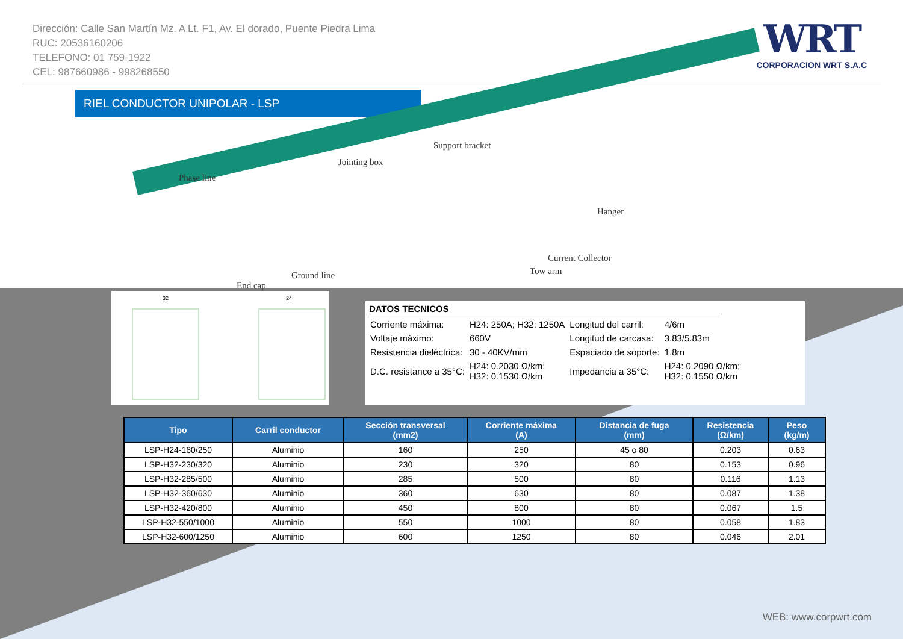Dirección: Calle San Martín Mz. A Lt. F1, Av. El dorado, Puente Piedra Lima
RUC: 20536160206
TELEFONO: 01 759-1922
CEL: 987660986 - 998268550
WRT
CORPORACION WRT S.A.C
RIEL CONDUCTOR UNIPOLAR - LSP
Support bracket
Jointing box
Phase line
Hanger
Current Collector
Tow arm Ground line
End cap
32
24
DATOS TECNICOS
| Corriente máxima: | H24: 250A; H32: 1250A | Longitud del carril: | 4/6m |
| Voltaje máximo: | 660V | Longitud de carcasa: | 3.83/5.83m |
| Resistencia dieléctrica: | 30 - 40KV/mm | Espaciado de soporte: | 1.8m |
| D.C. resistance a 35°C: | H24: 0.2030 Ω/km; H32: 0.1530 Ω/km | Impedancia a 35°C: | H24: 0.2090 Ω/km; H32: 0.1550 Ω/km |
| Tipo | Carril conductor | Sección transversal (mm2) | Corriente máxima (A) | Distancia de fuga (mm) | Resistencia (Ω/km) | Peso (kg/m) |
| --- | --- | --- | --- | --- | --- | --- |
| LSP-H24-160/250 | Aluminio | 160 | 250 | 45 o 80 | 0.203 | 0.63 |
| LSP-H32-230/320 | Aluminio | 230 | 320 | 80 | 0.153 | 0.96 |
| LSP-H32-285/500 | Aluminio | 285 | 500 | 80 | 0.116 | 1.13 |
| LSP-H32-360/630 | Aluminio | 360 | 630 | 80 | 0.087 | 1.38 |
| LSP-H32-420/800 | Aluminio | 450 | 800 | 80 | 0.067 | 1.5 |
| LSP-H32-550/1000 | Aluminio | 550 | 1000 | 80 | 0.058 | 1.83 |
| LSP-H32-600/1250 | Aluminio | 600 | 1250 | 80 | 0.046 | 2.01 |
WEB: www.corpwrt.com